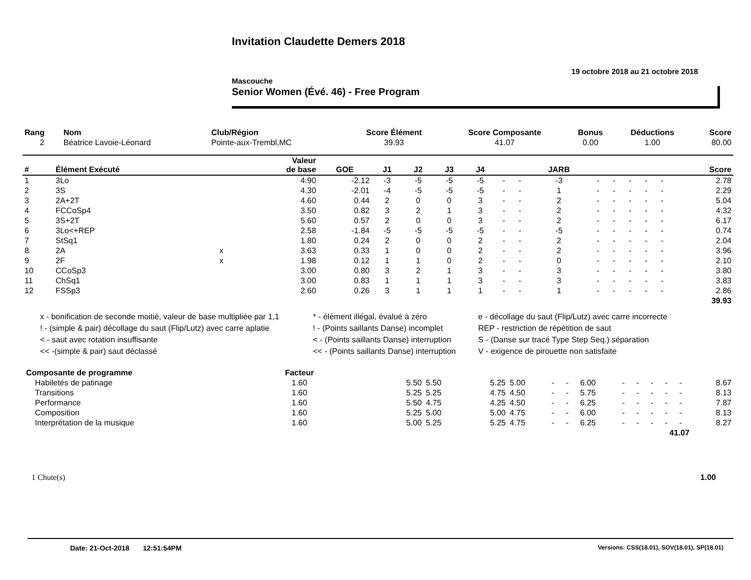Invitation Claudette Demers 2018
19 octobre 2018 au 21 octobre 2018
Mascouche
Senior Women (Évé. 46) - Free Program
| Rang | Nom | Club/Région | Score Élément | Score Composante | Bonus | Déductions | Score |
| --- | --- | --- | --- | --- | --- | --- | --- |
| 2 | Béatrice Lavoie-Léonard | Pointe-aux-Trembl,MC | 39.93 | 41.07 | 0.00 | 1.00 | 80.00 |
| # | Élément Exécuté | | Valeur de base | GOE | J1 | J2 | J3 | J4 | | | JARB | | | | | | Score |
| --- | --- | --- | --- | --- | --- | --- | --- | --- | --- | --- | --- | --- | --- | --- | --- | --- | --- |
| 1 | 3Lo | | 4.90 | -2.12 | -3 | -5 | -5 | -5 | - | - | -3 | - | - | - | - | - | 2.78 |
| 2 | 3S | | 4.30 | -2.01 | -4 | -5 | -5 | -5 | - | - | 1 | - | - | - | - | - | 2.29 |
| 3 | 2A+2T | | 4.60 | 0.44 | 2 | 0 | 0 | 3 | - | - | 2 | - | - | - | - | - | 5.04 |
| 4 | FCCoSp4 | | 3.50 | 0.82 | 3 | 2 | 1 | 3 | - | - | 2 | - | - | - | - | - | 4.32 |
| 5 | 3S+2T | | 5.60 | 0.57 | 2 | 0 | 0 | 3 | - | - | 2 | - | - | - | - | - | 6.17 |
| 6 | 3Lo<+REP | | 2.58 | -1.84 | -5 | -5 | -5 | -5 | - | - | -5 | - | - | - | - | - | 0.74 |
| 7 | StSq1 | | 1.80 | 0.24 | 2 | 0 | 0 | 2 | - | - | 2 | - | - | - | - | - | 2.04 |
| 8 | 2A | x | 3.63 | 0.33 | 1 | 0 | 0 | 2 | - | - | 2 | - | - | - | - | - | 3.96 |
| 9 | 2F | x | 1.98 | 0.12 | 1 | 1 | 0 | 2 | - | - | 0 | - | - | - | - | - | 2.10 |
| 10 | CCoSp3 | | 3.00 | 0.80 | 3 | 2 | 1 | 3 | - | - | 3 | - | - | - | - | - | 3.80 |
| 11 | ChSq1 | | 3.00 | 0.83 | 1 | 1 | 1 | 3 | - | - | 3 | - | - | - | - | - | 3.83 |
| 12 | FSSp3 | | 2.60 | 0.26 | 3 | 1 | 1 | 1 | - | - | 1 | - | - | - | - | - | 2.86 |
| | | | | | | | | | | | | | | | | | 39.93 |
x - bonification de seconde moitié, valeur de base multipliée par 1,1
* - élément illégal, évalué à zéro
e - décollage du saut (Flip/Lutz) avec carre incorrecte
! - (simple & pair) décollage du saut (Flip/Lutz) avec carre aplatie
! - (Points saillants Danse) incomplet
REP - restriction de répétition de saut
< - saut avec rotation insuffisante
< - (Points saillants Danse) interruption
S - (Danse sur tracé Type Step Seq.) séparation
<< -(simple & pair) saut déclassé
<< - (Points saillants Danse) interruption
V - exigence de pirouette non satisfaite
| Composante de programme | Facteur | | | | | | | | | | | | | |
| Habiletés de patinage | 1.60 | 5.50 | 5.50 | 5.25 | 5.00 | - | - | 6.00 | - | - | - | - | - | 8.67 |
| Transitions | 1.60 | 5.25 | 5.25 | 4.75 | 4.50 | - | - | 5.75 | - | - | - | - | - | 8.13 |
| Performance | 1.60 | 5.50 | 4.75 | 4.25 | 4.50 | - | - | 6.25 | - | - | - | - | - | 7.87 |
| Composition | 1.60 | 5.25 | 5.00 | 5.00 | 4.75 | - | - | 6.00 | - | - | - | - | - | 8.13 |
| Interprétation de la musique | 1.60 | 5.00 | 5.25 | 5.25 | 4.75 | - | - | 6.25 | - | - | - | - | - | 8.27 |
| 41.07 | | | | | | | | | | | | | | |
1 Chute(s) 1.00
Date: 21-Oct-2018 12:51:54PM Versions: CSS(18.01), SOV(18.01), SP(18.01)